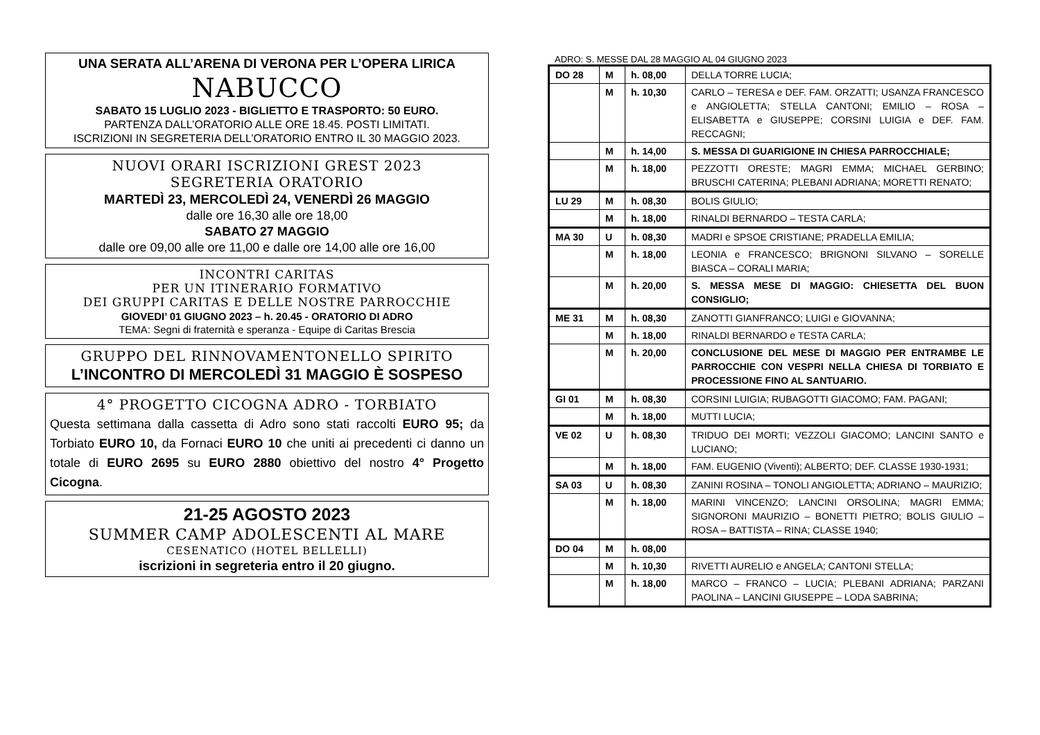UNA SERATA ALL’ARENA DI VERONA PER L’OPERA LIRICA
NABUCCO
SABATO 15 LUGLIO 2023 - BIGLIETTO E TRASPORTO: 50 EURO.
PARTENZA DALL’ORATORIO ALLE ORE 18.45. POSTI LIMITATI.
ISCRIZIONI IN SEGRETERIA DELL’ORATORIO ENTRO IL 30 MAGGIO 2023.
NUOVI ORARI ISCRIZIONI GREST 2023
SEGRETERIA ORATORIO
MARTEDÌ 23, MERCOLEDÌ 24, VENERDÌ 26 MAGGIO
dalle ore 16,30 alle ore 18,00
SABATO 27 MAGGIO
dalle ore 09,00 alle ore 11,00 e dalle ore 14,00 alle ore 16,00
INCONTRI CARITAS
PER UN ITINERARIO FORMATIVO
DEI GRUPPI CARITAS E DELLE NOSTRE PARROCCHIE
GIOVEDI’ 01 GIUGNO 2023 – h. 20.45 - ORATORIO DI ADRO
TEMA: Segni di fraternità e speranza - Equipe di Caritas Brescia
GRUPPO DEL RINNOVAMENTONELLO SPIRITO
L’INCONTRO DI MERCOLEDÌ 31 MAGGIO È SOSPESO
4° PROGETTO CICOGNA ADRO - TORBIATO
Questa settimana dalla cassetta di Adro sono stati raccolti EURO 95; da Torbiato EURO 10, da Fornaci EURO 10 che uniti ai precedenti ci danno un totale di EURO 2695 su EURO 2880 obiettivo del nostro 4° Progetto Cicogna.
21-25 AGOSTO 2023
SUMMER CAMP ADOLESCENTI AL MARE
CESENATICO (HOTEL BELLELLI)
iscrizioni in segreteria entro il 20 giugno.
ADRO: S. MESSE DAL 28 MAGGIO AL 04 GIUGNO 2023
| DO 28 | M | h. 08,00 | DELLA TORRE LUCIA; |
| | M | h. 10,30 | CARLO – TERESA e DEF. FAM. ORZATTI; USANZA FRANCESCO e ANGIOLETTA; STELLA CANTONI; EMILIO – ROSA – ELISABETTA e GIUSEPPE; CORSINI LUIGIA e DEF. FAM. RECCAGNI; |
| | M | h. 14,00 | S. MESSA DI GUARIGIONE IN CHIESA PARROCCHIALE; |
| | M | h. 18,00 | PEZZOTTI ORESTE; MAGRI EMMA; MICHAEL GERBINO; BRUSCHI CATERINA; PLEBANI ADRIANA; MORETTI RENATO; |
| LU 29 | M | h. 08,30 | BOLIS GIULIO; |
| | M | h. 18,00 | RINALDI BERNARDO – TESTA CARLA; |
| MA 30 | U | h. 08,30 | MADRI e SPSOE CRISTIANE; PRADELLA EMILIA; |
| | M | h. 18,00 | LEONIA e FRANCESCO; BRIGNONI SILVANO – SORELLE BIASCA – CORALI MARIA; |
| | M | h. 20,00 | S. MESSA MESE DI MAGGIO: CHIESETTA DEL BUON CONSIGLIO; |
| ME 31 | M | h. 08,30 | ZANOTTI GIANFRANCO; LUIGI e GIOVANNA; |
| | M | h. 18,00 | RINALDI BERNARDO e TESTA CARLA; |
| | M | h. 20,00 | CONCLUSIONE DEL MESE DI MAGGIO PER ENTRAMBE LE PARROCCHIE CON VESPRI NELLA CHIESA DI TORBIATO E PROCESSIONE FINO AL SANTUARIO. |
| GI 01 | M | h. 08,30 | CORSINI LUIGIA; RUBAGOTTI GIACOMO; FAM. PAGANI; |
| | M | h. 18,00 | MUTTI LUCIA; |
| VE 02 | U | h. 08,30 | TRIDUO DEI MORTI; VEZZOLI GIACOMO; LANCINI SANTO e LUCIANO; |
| | M | h. 18,00 | FAM. EUGENIO (Viventi); ALBERTO; DEF. CLASSE 1930-1931; |
| SA 03 | U | h. 08,30 | ZANINI ROSINA – TONOLI ANGIOLETTA; ADRIANO – MAURIZIO; |
| | M | h. 18,00 | MARINI VINCENZO; LANCINI ORSOLINA; MAGRI EMMA; SIGNORONI MAURIZIO – BONETTI PIETRO; BOLIS GIULIO – ROSA – BATTISTA – RINA; CLASSE 1940; |
| DO 04 | M | h. 08,00 | |
| | M | h. 10,30 | RIVETTI AURELIO e ANGELA; CANTONI STELLA; |
| | M | h. 18,00 | MARCO – FRANCO – LUCIA; PLEBANI ADRIANA; PARZANI PAOLINA – LANCINI GIUSEPPE – LODA SABRINA; |